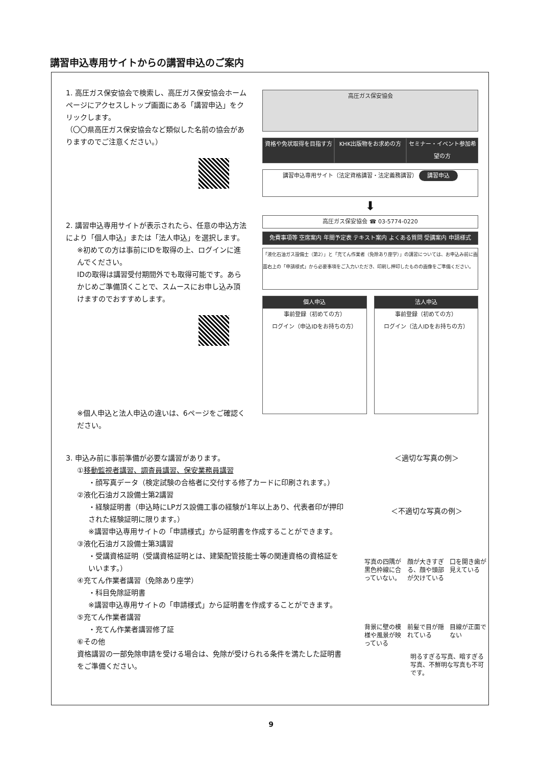講習申込専用サイトからの講習申込のご案内
1. 高圧ガス保安協会で検索し、高圧ガス保安協会ホームページにアクセスしトップ画面にある「講習申込」をクリックします。
（〇〇県高圧ガス保安協会など類似した名前の協会がありますのでご注意ください。）
2. 講習申込専用サイトが表示されたら、任意の申込方法により「個人申込」または「法人申込」を選択します。
※初めての方は事前にIDを取得の上、ログインに進んでください。
IDの取得は講習受付期間外でも取得可能です。あらかじめご準備頂くことで、スムースにお申し込み頂けますのでおすすめします。
※個人申込と法人申込の違いは、6ページをご確認ください。
高圧ガス保安協会
資格や免状取得を目指す方 KHK出版物をお求めの方 セミナー・イベント参加希望の方
講習申込専用サイト（法定資格講習・法定義務講習） 講習申込
⬇
高圧ガス保安協会 ☎ 03-5774-0220
免費事項等 空席案内 年間予定表 テキスト案内 よくある質問 受講案内 申請様式
「液化石油ガス設備士（第2）」と「充てん作業者（免除あり座学）」の講習については、お申込み前に画面右上の「申請様式」から必要事項をご入力いただき、印刷し押印したものの画像をご準備ください。
個人申込
事前登録（初めての方）
ログイン（申込IDをお持ちの方）
法人申込
事前登録（初めての方）
ログイン（法人IDをお持ちの方）
3. 申込み前に事前準備が必要な講習があります。
①移動監視者講習、調査員講習、保安業務員講習
・顔写真データ（検定試験の合格者に交付する修了カードに印刷されます。）
②液化石油ガス設備士第2講習
・経験証明書（申込時にLPガス設備工事の経験が1年以上あり、代表者印が押印された経験証明に限ります。）
※講習申込専用サイトの「申請様式」から証明書を作成することができます。
③液化石油ガス設備士第3講習
・受講資格証明（受講資格証明とは、建築配管技能士等の関連資格の資格証をいいます。）
④充てん作業者講習（免除あり座学）
・科目免除証明書
※講習申込専用サイトの「申請様式」から証明書を作成することができます。
⑤充てん作業者講習
・充てん作業者講習修了証
⑥その他
資格講習の一部免除申請を受ける場合は、免除が受けられる条件を満たした証明書をご準備ください。
＜適切な写真の例＞
＜不適切な写真の例＞
写真の四隅が黒色枠線に合っていない。 顔が大きすぎる、顔や頭部が欠けている 口を開き歯が見えている
背景に壁の模様や風景が映っている 前髪で目が隠れている 目線が正面でない
明るすぎる写真、暗すぎる写真、不鮮明な写真も不可です。
9